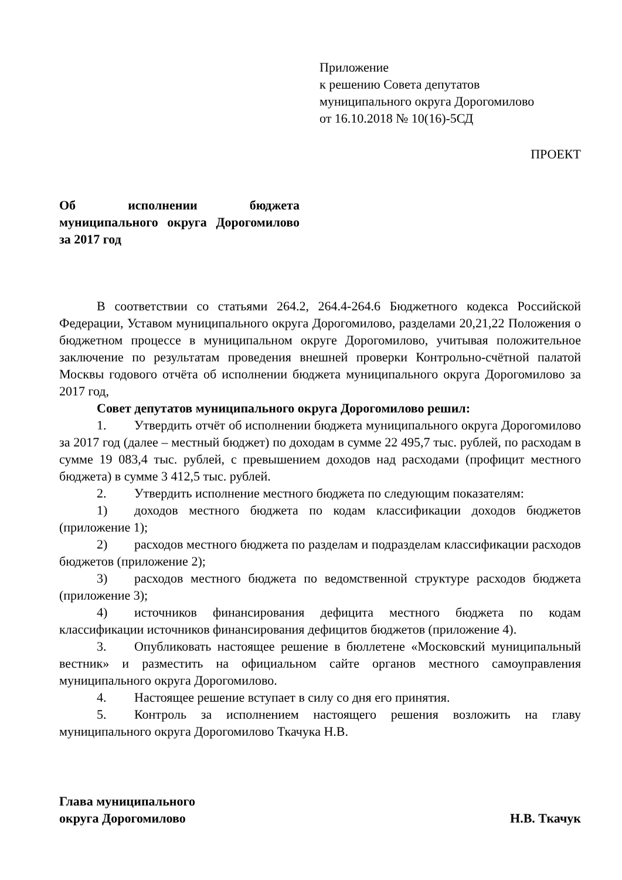Приложение
к решению Совета депутатов
муниципального округа Дорогомилово
от 16.10.2018 № 10(16)-5СД
ПРОЕКТ
Об исполнении бюджета муниципального округа Дорогомилово за 2017 год
В соответствии со статьями 264.2, 264.4-264.6 Бюджетного кодекса Российской Федерации, Уставом муниципального округа Дорогомилово, разделами 20,21,22 Положения о бюджетном процессе в муниципальном округе Дорогомилово, учитывая положительное заключение по результатам проведения внешней проверки Контрольно-счётной палатой Москвы годового отчёта об исполнении бюджета муниципального округа Дорогомилово за 2017 год,
Совет депутатов муниципального округа Дорогомилово решил:
1. Утвердить отчёт об исполнении бюджета муниципального округа Дорогомилово за 2017 год (далее – местный бюджет) по доходам в сумме 22 495,7 тыс. рублей, по расходам в сумме 19 083,4 тыс. рублей, с превышением доходов над расходами (профицит местного бюджета) в сумме 3 412,5 тыс. рублей.
2. Утвердить исполнение местного бюджета по следующим показателям:
1) доходов местного бюджета по кодам классификации доходов бюджетов (приложение 1);
2) расходов местного бюджета по разделам и подразделам классификации расходов бюджетов (приложение 2);
3) расходов местного бюджета по ведомственной структуре расходов бюджета (приложение 3);
4) источников финансирования дефицита местного бюджета по кодам классификации источников финансирования дефицитов бюджетов (приложение 4).
3. Опубликовать настоящее решение в бюллетене «Московский муниципальный вестник» и разместить на официальном сайте органов местного самоуправления муниципального округа Дорогомилово.
4. Настоящее решение вступает в силу со дня его принятия.
5. Контроль за исполнением настоящего решения возложить на главу муниципального округа Дорогомилово Ткачука Н.В.
Глава муниципального
округа Дорогомилово
Н.В. Ткачук